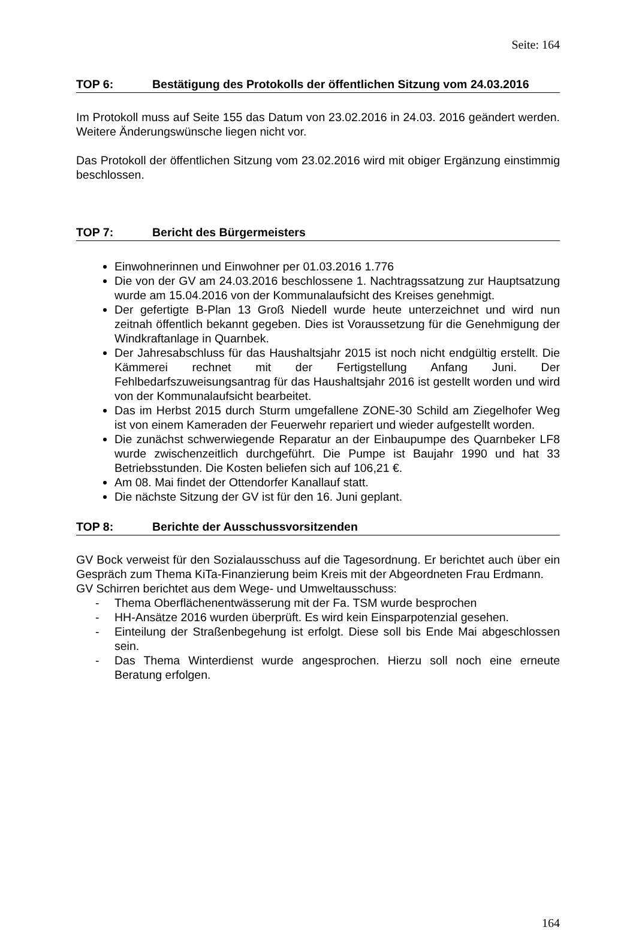Seite: 164
TOP 6: Bestätigung des Protokolls der öffentlichen Sitzung vom 24.03.2016
Im Protokoll muss auf Seite 155 das Datum von 23.02.2016 in 24.03. 2016 geändert werden. Weitere Änderungswünsche liegen nicht vor.
Das Protokoll der öffentlichen Sitzung vom 23.02.2016 wird mit obiger Ergänzung einstimmig beschlossen.
TOP 7: Bericht des Bürgermeisters
Einwohnerinnen und Einwohner per 01.03.2016 1.776
Die von der GV am 24.03.2016 beschlossene 1. Nachtragssatzung zur Hauptsatzung wurde am 15.04.2016 von der Kommunalaufsicht des Kreises genehmigt.
Der gefertigte B-Plan 13 Groß Niedell wurde heute unterzeichnet und wird nun zeitnah öffentlich bekannt gegeben. Dies ist Voraussetzung für die Genehmigung der Windkraftanlage in Quarnbek.
Der Jahresabschluss für das Haushaltsjahr 2015 ist noch nicht endgültig erstellt. Die Kämmerei rechnet mit der Fertigstellung Anfang Juni. Der Fehlbedarfszuweisungsantrag für das Haushaltsjahr 2016 ist gestellt worden und wird von der Kommunalaufsicht bearbeitet.
Das im Herbst 2015 durch Sturm umgefallene ZONE-30 Schild am Ziegelhofer Weg ist von einem Kameraden der Feuerwehr repariert und wieder aufgestellt worden.
Die zunächst schwerwiegende Reparatur an der Einbaupumpe des Quarnbeker LF8 wurde zwischenzeitlich durchgeführt. Die Pumpe ist Baujahr 1990 und hat 33 Betriebsstunden. Die Kosten beliefen sich auf 106,21 €.
Am 08. Mai findet der Ottendorfer Kanallauf statt.
Die nächste Sitzung der GV ist für den 16. Juni geplant.
TOP 8: Berichte der Ausschussvorsitzenden
GV Bock verweist für den Sozialausschuss auf die Tagesordnung. Er berichtet auch über ein Gespräch zum Thema KiTa-Finanzierung beim Kreis mit der Abgeordneten Frau Erdmann.
GV Schirren berichtet aus dem Wege- und Umweltausschuss:
- Thema Oberflächenentwässerung mit der Fa. TSM wurde besprochen
- HH-Ansätze 2016 wurden überprüft. Es wird kein Einsparpotenzial gesehen.
- Einteilung der Straßenbegehung ist erfolgt. Diese soll bis Ende Mai abgeschlossen sein.
- Das Thema Winterdienst wurde angesprochen. Hierzu soll noch eine erneute Beratung erfolgen.
164